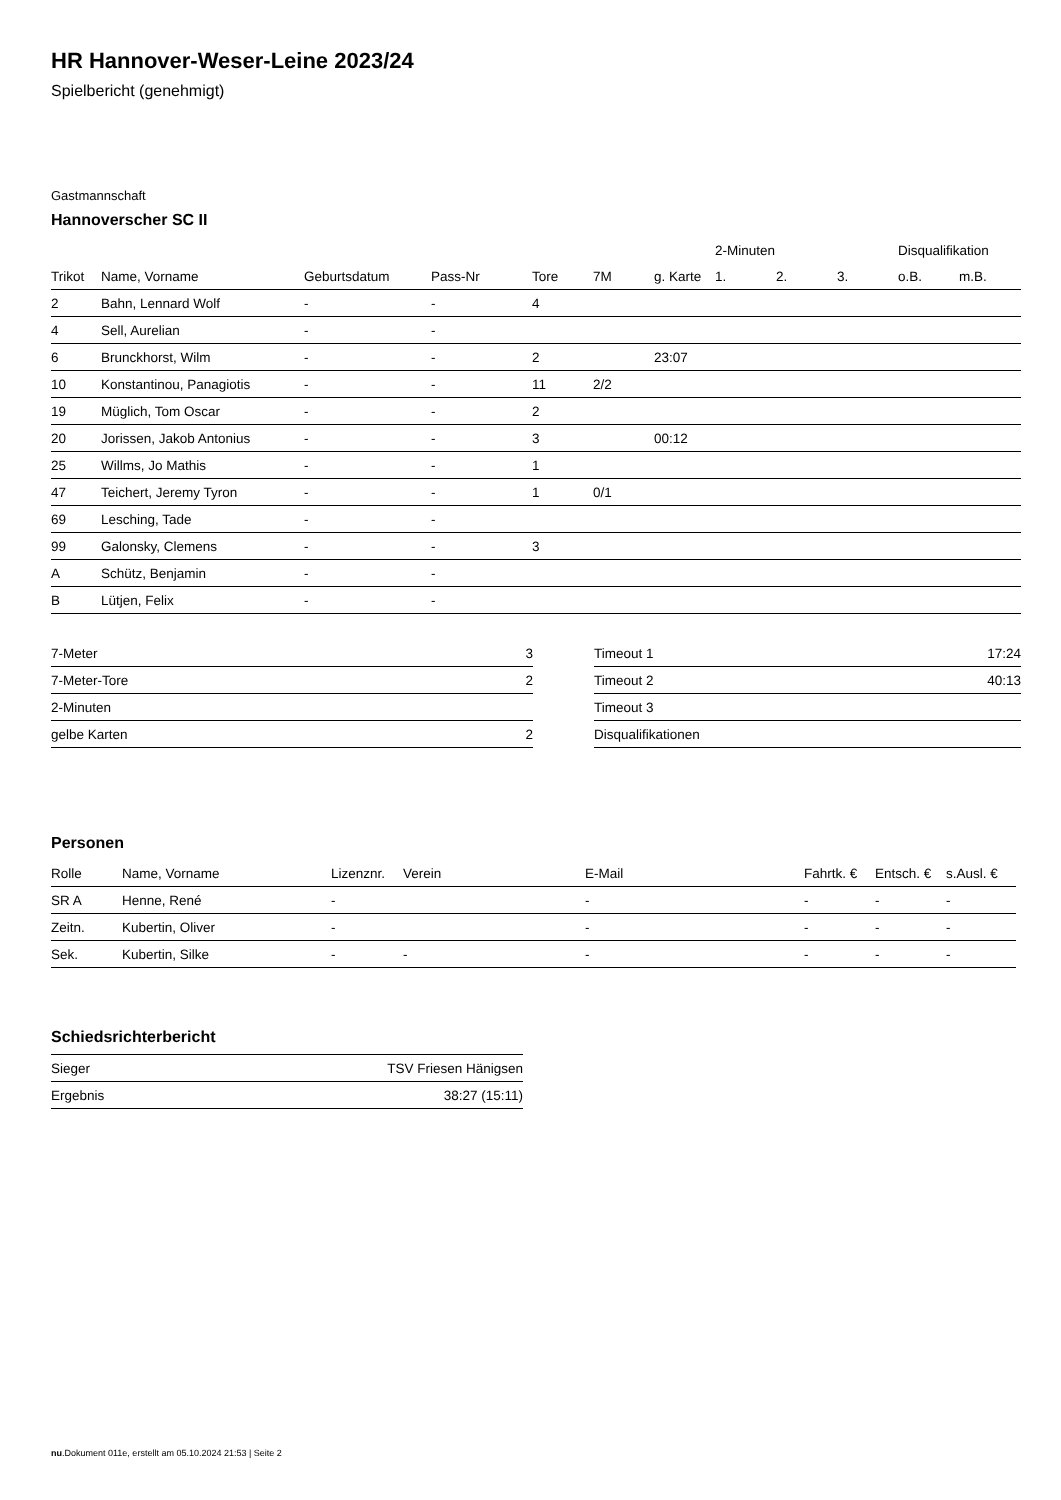HR Hannover-Weser-Leine 2023/24
Spielbericht (genehmigt)
Gastmannschaft
Hannoverscher SC II
| | | | | | | | 2-Minuten | | | Disqualifikation | |
| --- | --- | --- | --- | --- | --- | --- | --- | --- | --- | --- | --- |
| Trikot | Name, Vorname | Geburtsdatum | Pass-Nr | Tore | 7M | g. Karte | 1. | 2. | 3. | o.B. | m.B. |
| 2 | Bahn, Lennard Wolf | - | - | 4 | | | | | | | |
| 4 | Sell, Aurelian | - | - | | | | | | | | |
| 6 | Brunckhorst, Wilm | - | - | 2 | | 23:07 | | | | | |
| 10 | Konstantinou, Panagiotis | - | - | 11 | 2/2 | | | | | | |
| 19 | Müglich, Tom Oscar | - | - | 2 | | | | | | | |
| 20 | Jorissen, Jakob Antonius | - | - | 3 | | 00:12 | | | | | |
| 25 | Willms, Jo Mathis | - | - | 1 | | | | | | | |
| 47 | Teichert, Jeremy Tyron | - | - | 1 | 0/1 | | | | | | |
| 69 | Lesching, Tade | - | - | | | | | | | | |
| 99 | Galonsky, Clemens | - | - | 3 | | | | | | | |
| A | Schütz, Benjamin | - | - | | | | | | | | |
| B | Lütjen, Felix | - | - | | | | | | | | |
| 7-Meter | 3 |
| 7-Meter-Tore | 2 |
| 2-Minuten | |
| gelbe Karten | 2 |
| Timeout 1 | 17:24 |
| Timeout 2 | 40:13 |
| Timeout 3 | |
| Disqualifikationen | |
Personen
| Rolle | Name, Vorname | Lizenznr. | Verein | E-Mail | Fahrtk. € | Entsch. € | s.Ausl. € |
| --- | --- | --- | --- | --- | --- | --- | --- |
| SR A | Henne, René | - | | - | - | - | - |
| Zeitn. | Kubertin, Oliver | - | | - | - | - | - |
| Sek. | Kubertin, Silke | - | - | - | - | - | - |
Schiedsrichterbericht
| Sieger | TSV Friesen Hänigsen |
| Ergebnis | 38:27 (15:11) |
nu.Dokument 011e, erstellt am 05.10.2024 21:53 | Seite 2